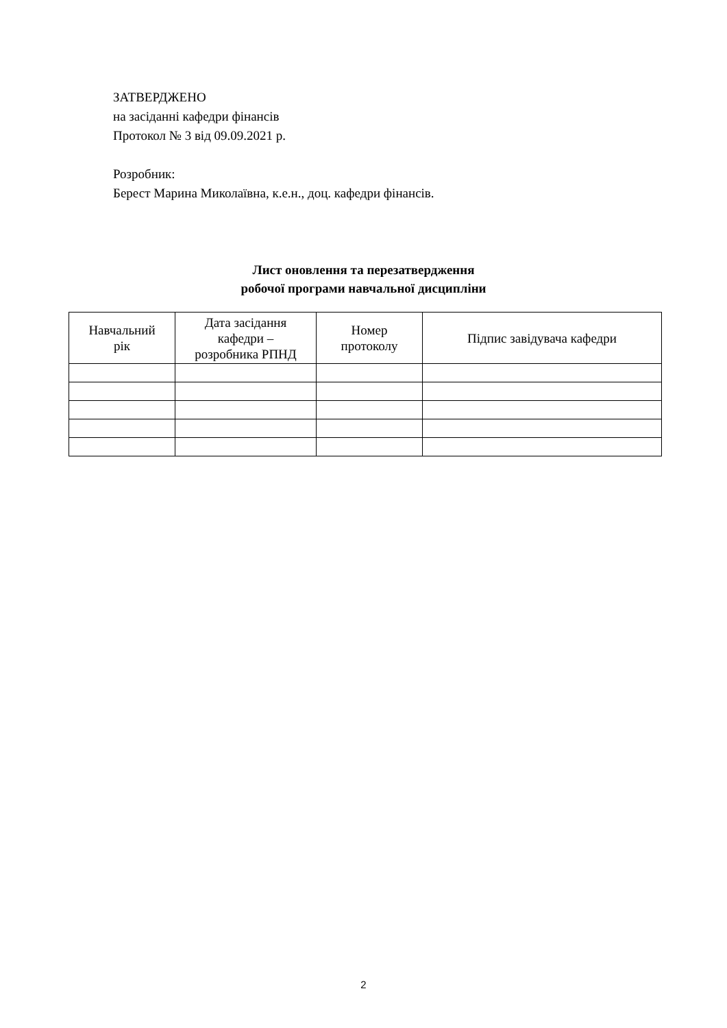ЗАТВЕРДЖЕНО
на засіданні кафедри фінансів
Протокол № 3 від 09.09.2021 р.
Розробник:
Берест Марина Миколаївна, к.е.н., доц. кафедри фінансів.
Лист оновлення та перезатвердження
робочої програми навчальної дисципліни
| Навчальний рік | Дата засідання кафедри – розробника РПНД | Номер протоколу | Підпис завідувача кафедри |
| --- | --- | --- | --- |
2